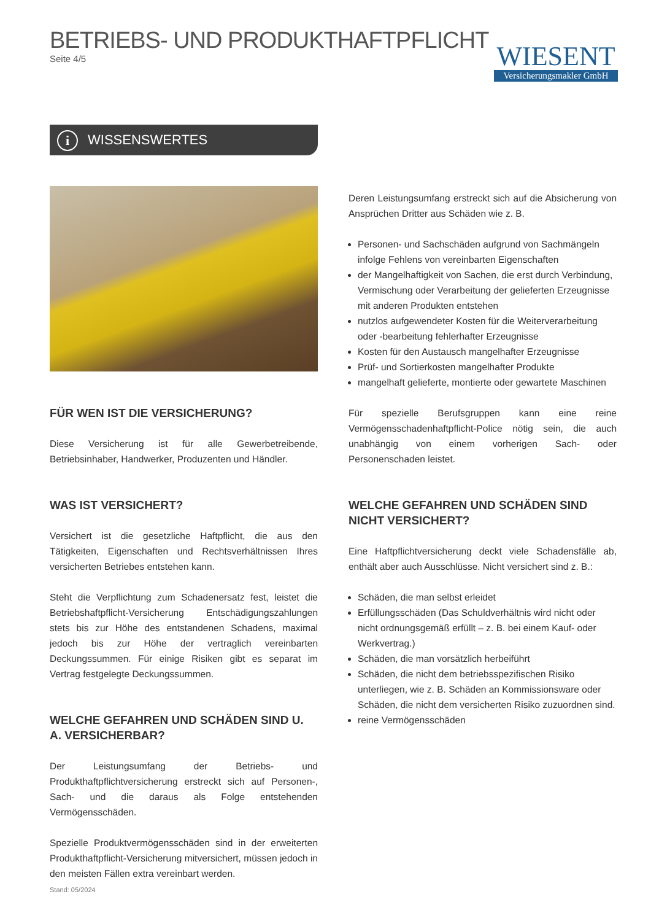BETRIEBS- UND PRODUKTHAFTPFLICHT
Seite 4/5
WIESENT
Versicherungsmakler GmbH
i WISSENSWERTES
FÜR WEN IST DIE VERSICHERUNG?
Diese Versicherung ist für alle Gewerbetreibende, Betriebsinhaber, Handwerker, Produzenten und Händler.
WAS IST VERSICHERT?
Versichert ist die gesetzliche Haftpflicht, die aus den Tätigkeiten, Eigenschaften und Rechtsverhältnissen Ihres versicherten Betriebes entstehen kann.
Steht die Verpflichtung zum Schadenersatz fest, leistet die Betriebshaftpflicht-Versicherung Entschädigungszahlungen stets bis zur Höhe des entstandenen Schadens, maximal jedoch bis zur Höhe der vertraglich vereinbarten Deckungssummen. Für einige Risiken gibt es separat im Vertrag festgelegte Deckungssummen.
WELCHE GEFAHREN UND SCHÄDEN SIND U. A. VERSICHERBAR?
Der Leistungsumfang der Betriebs- und Produkthaftpflichtversicherung erstreckt sich auf Personen-, Sach- und die daraus als Folge entstehenden Vermögensschäden.
Spezielle Produktvermögensschäden sind in der erweiterten Produkthaftpflicht-Versicherung mitversichert, müssen jedoch in den meisten Fällen extra vereinbart werden.
Deren Leistungsumfang erstreckt sich auf die Absicherung von Ansprüchen Dritter aus Schäden wie z. B.
Personen- und Sachschäden aufgrund von Sachmängeln infolge Fehlens von vereinbarten Eigenschaften
der Mangelhaftigkeit von Sachen, die erst durch Verbindung, Vermischung oder Verarbeitung der gelieferten Erzeugnisse mit anderen Produkten entstehen
nutzlos aufgewendeter Kosten für die Weiterverarbeitung oder -bearbeitung fehlerhafter Erzeugnisse
Kosten für den Austausch mangelhafter Erzeugnisse
Prüf- und Sortierkosten mangelhafter Produkte
mangelhaft gelieferte, montierte oder gewartete Maschinen
Für spezielle Berufsgruppen kann eine reine Vermögensschadenhaftpflicht-Police nötig sein, die auch unabhängig von einem vorherigen Sach- oder Personenschaden leistet.
WELCHE GEFAHREN UND SCHÄDEN SIND NICHT VERSICHERT?
Eine Haftpflichtversicherung deckt viele Schadensfälle ab, enthält aber auch Ausschlüsse. Nicht versichert sind z. B.:
Schäden, die man selbst erleidet
Erfüllungsschäden (Das Schuldverhältnis wird nicht oder nicht ordnungsgemäß erfüllt – z. B. bei einem Kauf- oder Werkvertrag.)
Schäden, die man vorsätzlich herbeiführt
Schäden, die nicht dem betriebsspezifischen Risiko unterliegen, wie z. B. Schäden an Kommissionsware oder Schäden, die nicht dem versicherten Risiko zuzuordnen sind.
reine Vermögensschäden
Stand: 05/2024